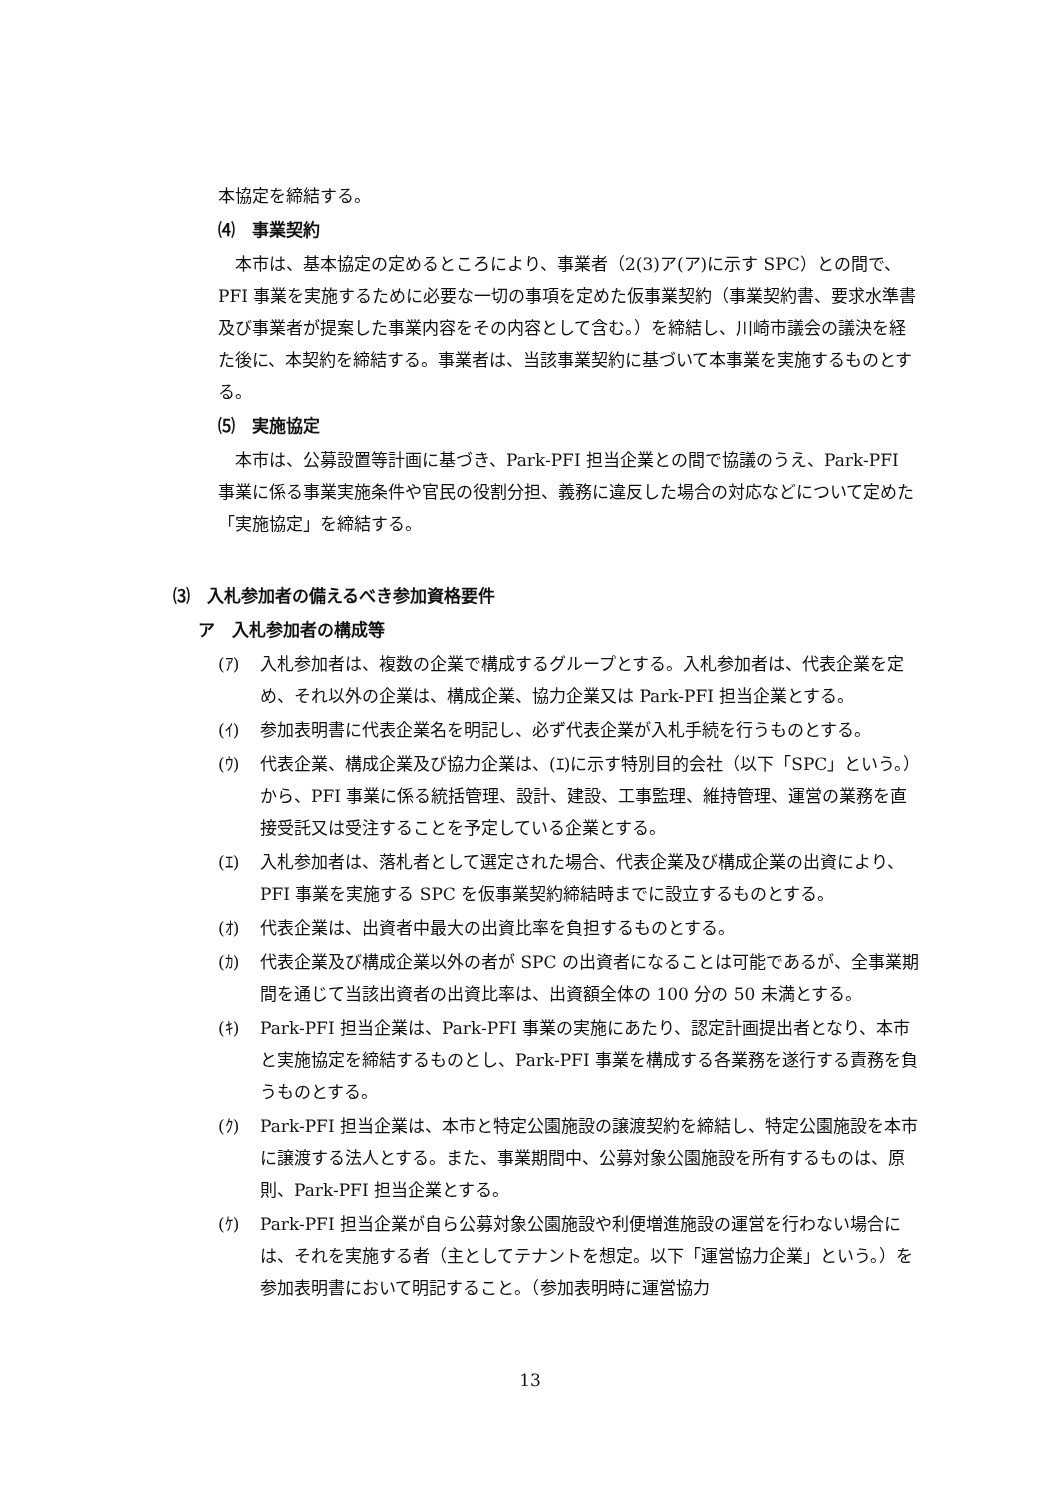本協定を締結する。
⑷　事業契約
本市は、基本協定の定めるところにより、事業者（2(3)ア(ア)に示す SPC）との間で、PFI 事業を実施するために必要な一切の事項を定めた仮事業契約（事業契約書、要求水準書及び事業者が提案した事業内容をその内容として含む。）を締結し、川崎市議会の議決を経た後に、本契約を締結する。事業者は、当該事業契約に基づいて本事業を実施するものとする。
⑸　実施協定
本市は、公募設置等計画に基づき、Park-PFI 担当企業との間で協議のうえ、Park-PFI 事業に係る事業実施条件や官民の役割分担、義務に違反した場合の対応などについて定めた「実施協定」を締結する。
⑶　入札参加者の備えるべき参加資格要件
ア　入札参加者の構成等
(ｱ) 入札参加者は、複数の企業で構成するグループとする。入札参加者は、代表企業を定め、それ以外の企業は、構成企業、協力企業又は Park-PFI 担当企業とする。
(ｲ) 参加表明書に代表企業名を明記し、必ず代表企業が入札手続を行うものとする。
(ｳ) 代表企業、構成企業及び協力企業は、(ｴ)に示す特別目的会社（以下「SPC」という。）から、PFI 事業に係る統括管理、設計、建設、工事監理、維持管理、運営の業務を直接受託又は受注することを予定している企業とする。
(ｴ) 入札参加者は、落札者として選定された場合、代表企業及び構成企業の出資により、PFI 事業を実施する SPC を仮事業契約締結時までに設立するものとする。
(ｵ) 代表企業は、出資者中最大の出資比率を負担するものとする。
(ｶ) 代表企業及び構成企業以外の者が SPC の出資者になることは可能であるが、全事業期間を通じて当該出資者の出資比率は、出資額全体の 100 分の 50 未満とする。
(ｷ) Park-PFI 担当企業は、Park-PFI 事業の実施にあたり、認定計画提出者となり、本市と実施協定を締結するものとし、Park-PFI 事業を構成する各業務を遂行する責務を負うものとする。
(ｸ) Park-PFI 担当企業は、本市と特定公園施設の譲渡契約を締結し、特定公園施設を本市に譲渡する法人とする。また、事業期間中、公募対象公園施設を所有するものは、原則、Park-PFI 担当企業とする。
(ｹ) Park-PFI 担当企業が自ら公募対象公園施設や利便増進施設の運営を行わない場合には、それを実施する者（主としてテナントを想定。以下「運営協力企業」という。）を参加表明書において明記すること。（参加表明時に運営協力
13